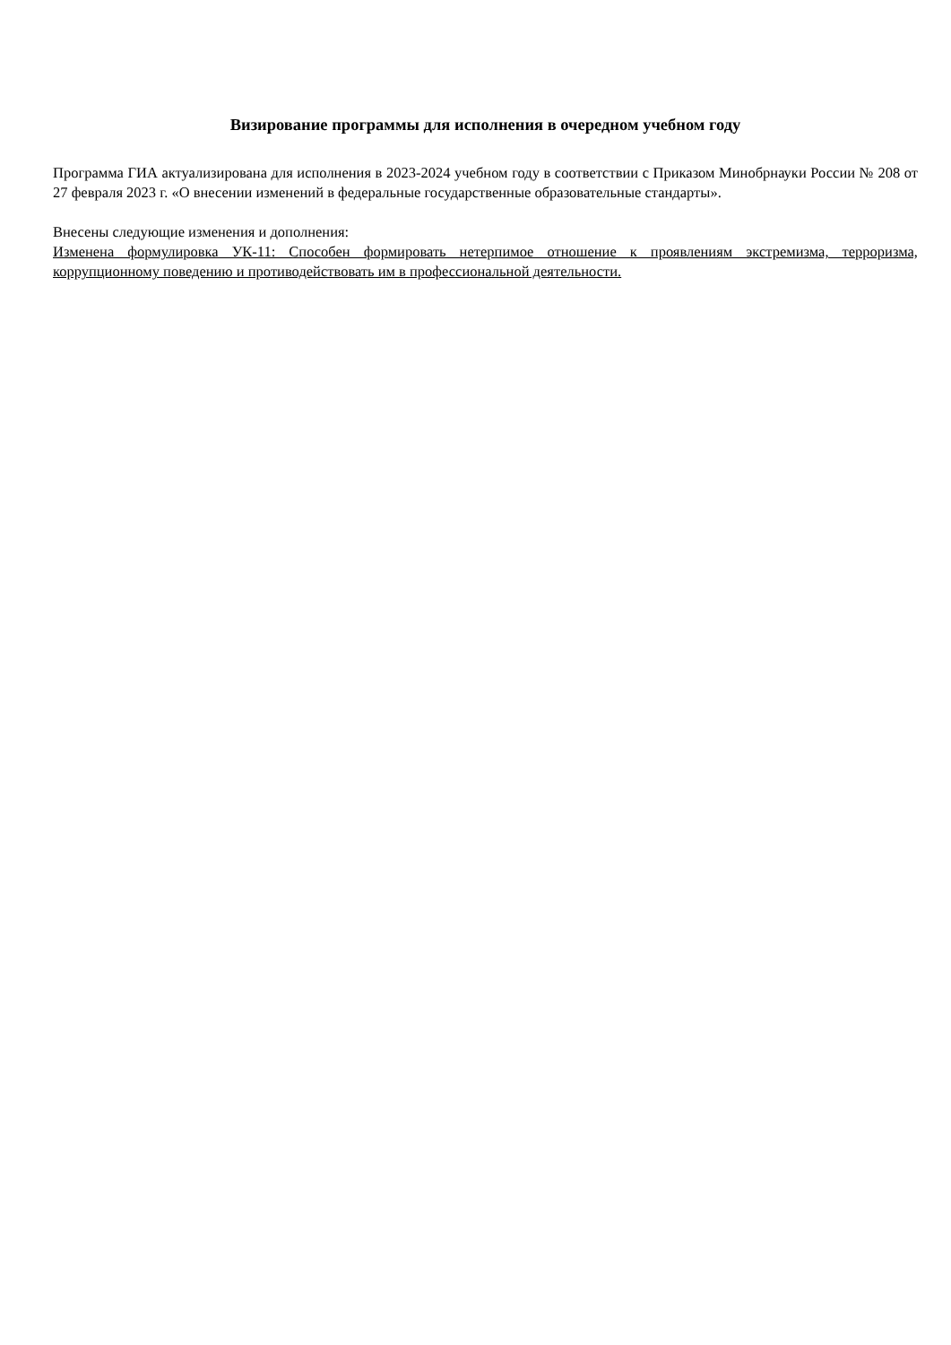Визирование программы для исполнения в очередном учебном году
Программа ГИА актуализирована для исполнения в 2023-2024 учебном году в соответствии с Приказом Минобрнауки России № 208 от 27 февраля 2023 г. «О внесении изменений в федеральные государственные образовательные стандарты».
Внесены следующие изменения и дополнения:
Изменена формулировка УК-11: Способен формировать нетерпимое отношение к проявлениям экстремизма, терроризма, коррупционному поведению и противодействовать им в профессиональной деятельности.